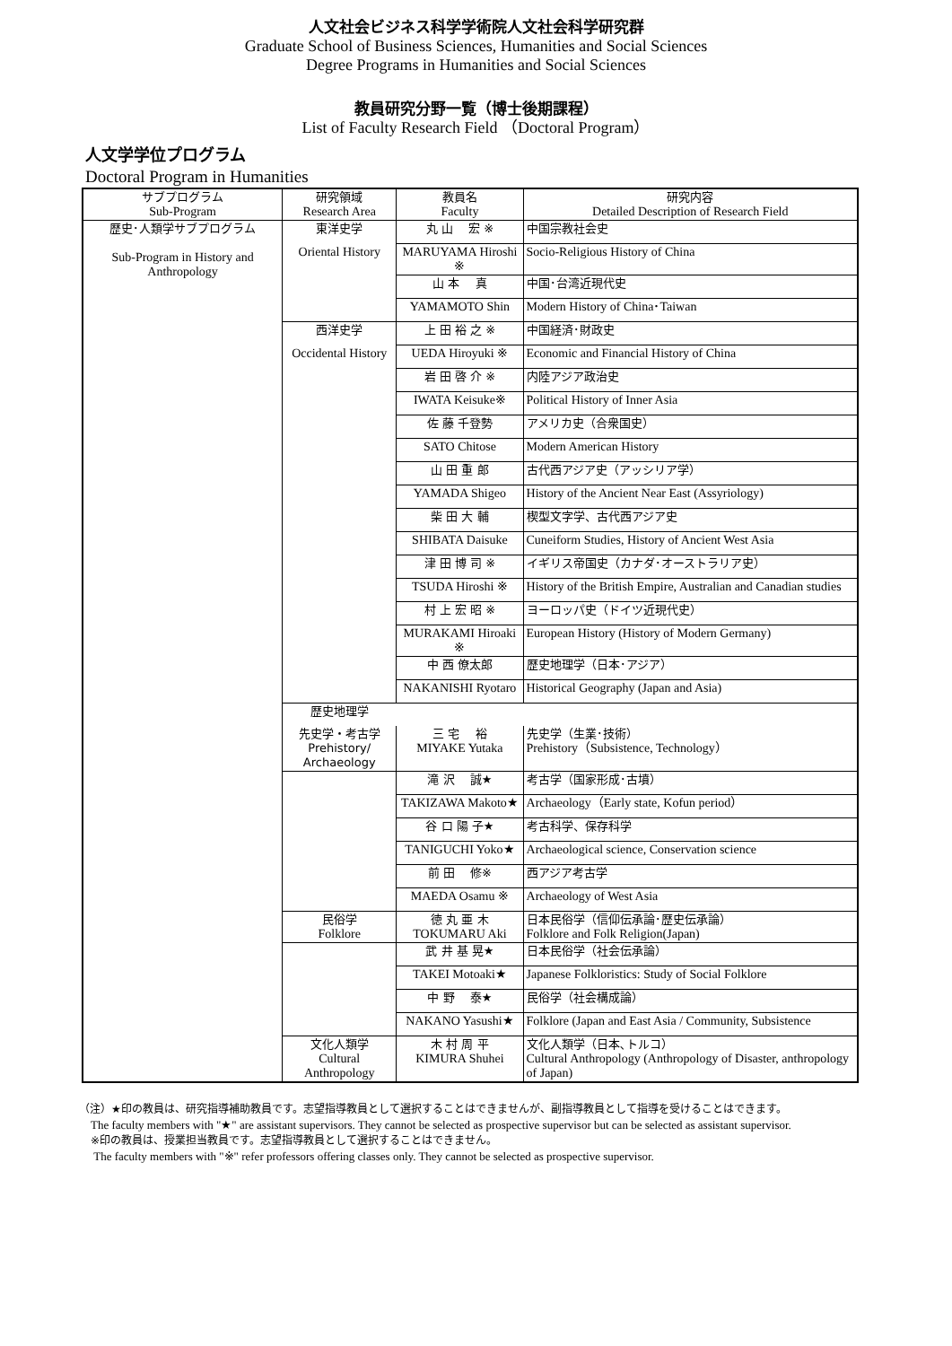人文社会ビジネス科学学術院人文社会科学研究群
Graduate School of Business Sciences, Humanities and Social Sciences
Degree Programs in Humanities and Social Sciences
教員研究分野一覧（博士後期課程）
List of Faculty Research Field （Doctoral Program）
人文学学位プログラム
Doctoral Program in Humanities
| サブプログラム Sub-Program | 研究領域 Research Area | 教員名 Faculty | 研究内容 Detailed Description of Research Field |
| --- | --- | --- | --- |
| 歴史･人類学サブプログラム Sub-Program in History and Anthropology | 東洋史学 | 丸 山 宏 ※ | 中国宗教社会史 |
| | Oriental History | MARUYAMA Hiroshi ※ | Socio-Religious History of China |
| | | 山 本 真 | 中国･台湾近現代史 |
| | | YAMAMOTO Shin | Modern History of China･Taiwan |
| | 西洋史学 | 上 田 裕 之 ※ | 中国経済･財政史 |
| | Occidental History | UEDA Hiroyuki ※ | Economic and Financial History of China |
| | | 岩 田 啓 介 ※ | 内陸アジア政治史 |
| | | IWATA Keisuke※ | Political History of Inner Asia |
| | | 佐 藤 千登勢 | アメリカ史（合衆国史） |
| | | SATO Chitose | Modern American History |
| | | 山 田 重 郎 | 古代西アジア史（アッシリア学） |
| | | YAMADA Shigeo | History of the Ancient Near East (Assyriology) |
| | | 柴 田 大 輔 | 楔型文字学、古代西アジア史 |
| | | SHIBATA Daisuke | Cuneiform Studies, History of Ancient West Asia |
| | | 津 田 博 司 ※ | イギリス帝国史（カナダ･オーストラリア史） |
| | | TSUDA Hiroshi ※ | History of the British Empire, Australian and Canadian studies |
| | | 村 上 宏 昭 ※ | ヨーロッパ史（ドイツ近現代史） |
| | | MURAKAMI Hiroaki ※ | European History (History of Modern Germany) |
| | | 中 西 僚太郎 | 歴史地理学（日本･アジア） |
| | | NAKANISHI Ryotaro | Historical Geography (Japan and Asia) |
| | 歴史地理学 | | |
| | 先史学・考古学 Prehistory/ Archaeology | 三 宅 裕 MIYAKE Yutaka | 先史学（生業･技術） Prehistory（Subsistence, Technology） |
| | | 滝 沢 誠★ | 考古学（国家形成･古墳） |
| | | TAKIZAWA Makoto★ | Archaeology（Early state, Kofun period） |
| | | 谷 口 陽 子★ | 考古科学、保存科学 |
| | | TANIGUCHI Yoko★ | Archaeological science, Conservation science |
| | | 前 田 修※ | 西アジア考古学 |
| | | MAEDA Osamu ※ | Archaeology of West Asia |
| | 民俗学 Folklore | 徳 丸 亜 木 TOKUMARU Aki | 日本民俗学（信仰伝承論･歴史伝承論） Folklore and Folk Religion(Japan) |
| | | 武 井 基 晃★ | 日本民俗学（社会伝承論） |
| | | TAKEI Motoaki★ | Japanese Folkloristics: Study of Social Folklore |
| | | 中 野 泰★ | 民俗学（社会構成論） |
| | | NAKANO Yasushi★ | Folklore (Japan and East Asia / Community, Subsistence |
| | 文化人類学 Cultural Anthropology | 木 村 周 平 KIMURA Shuhei | 文化人類学（日本､トルコ） Cultural Anthropology (Anthropology of Disaster, anthropology of Japan) |
（注）★印の教員は、研究指導補助教員です。志望指導教員として選択することはできませんが、副指導教員として指導を受けることはできます。
The faculty members with "★" are assistant supervisors. They cannot be selected as prospective supervisor but can be selected as assistant supervisor.
※印の教員は、授業担当教員です。志望指導教員として選択することはできません。
The faculty members with "※" refer professors offering classes only. They cannot be selected as prospective supervisor.